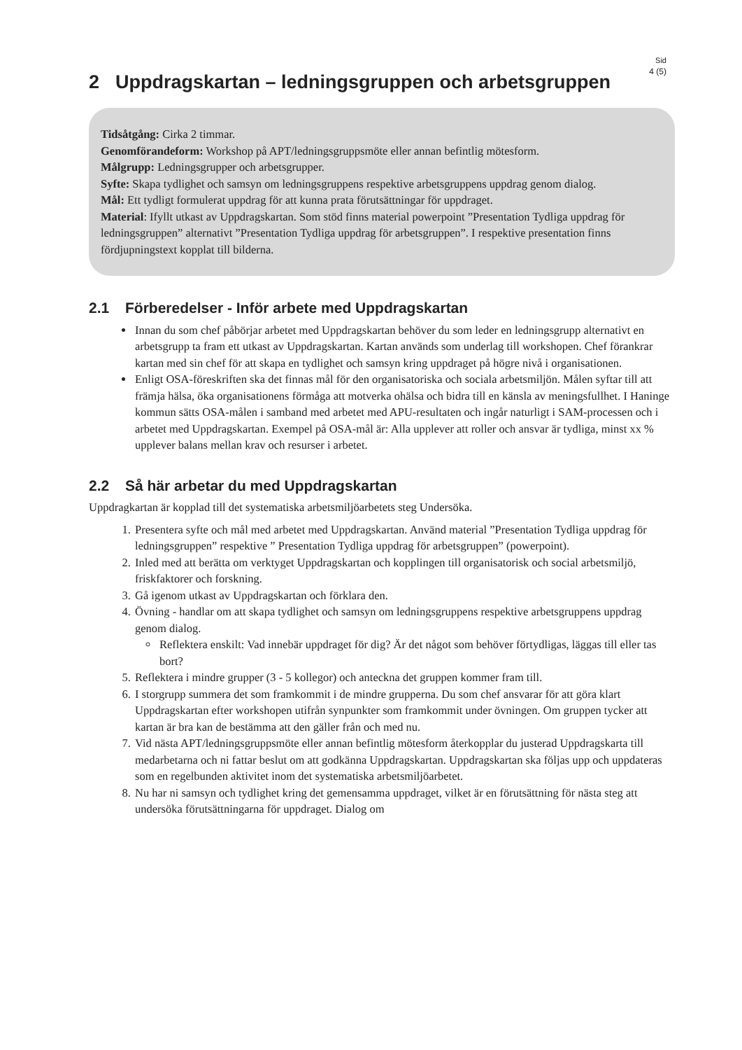Sid
4 (5)
2 Uppdragskartan – ledningsgruppen och arbetsgruppen
Tidsåtgång: Cirka 2 timmar.
Genomförandeform: Workshop på APT/ledningsgruppsmöte eller annan befintlig mötesform.
Målgrupp: Ledningsgrupper och arbetsgrupper.
Syfte: Skapa tydlighet och samsyn om ledningsgruppens respektive arbetsgruppens uppdrag genom dialog.
Mål: Ett tydligt formulerat uppdrag för att kunna prata förutsättningar för uppdraget.
Material: Ifyllt utkast av Uppdragskartan. Som stöd finns material powerpoint ”Presentation Tydliga uppdrag för ledningsgruppen” alternativt ”Presentation Tydliga uppdrag för arbetsgruppen”. I respektive presentation finns fördjupningstext kopplat till bilderna.
2.1 Förberedelser - Inför arbete med Uppdragskartan
Innan du som chef påbörjar arbetet med Uppdragskartan behöver du som leder en ledningsgrupp alternativt en arbetsgrupp ta fram ett utkast av Uppdragskartan. Kartan används som underlag till workshopen. Chef förankrar kartan med sin chef för att skapa en tydlighet och samsyn kring uppdraget på högre nivå i organisationen.
Enligt OSA-föreskriften ska det finnas mål för den organisatoriska och sociala arbetsmiljön. Målen syftar till att främja hälsa, öka organisationens förmåga att motverka ohälsa och bidra till en känsla av meningsfullhet. I Haninge kommun sätts OSA-målen i samband med arbetet med APU-resultaten och ingår naturligt i SAM-processen och i arbetet med Uppdragskartan. Exempel på OSA-mål är: Alla upplever att roller och ansvar är tydliga, minst xx % upplever balans mellan krav och resurser i arbetet.
2.2 Så här arbetar du med Uppdragskartan
Uppdragkartan är kopplad till det systematiska arbetsmiljöarbetets steg Undersöka.
1. Presentera syfte och mål med arbetet med Uppdragskartan. Använd material ”Presentation Tydliga uppdrag för ledningsgruppen” respektive ” Presentation Tydliga uppdrag för arbetsgruppen” (powerpoint).
2. Inled med att berätta om verktyget Uppdragskartan och kopplingen till organisatorisk och social arbetsmiljö, friskfaktorer och forskning.
3. Gå igenom utkast av Uppdragskartan och förklara den.
4. Övning - handlar om att skapa tydlighet och samsyn om ledningsgruppens respektive arbetsgruppens uppdrag genom dialog.
Reflektera enskilt: Vad innebär uppdraget för dig? Är det något som behöver förtydligas, läggas till eller tas bort?
5. Reflektera i mindre grupper (3 - 5 kollegor) och anteckna det gruppen kommer fram till.
6. I storgrupp summera det som framkommit i de mindre grupperna. Du som chef ansvarar för att göra klart Uppdragskartan efter workshopen utifrån synpunkter som framkommit under övningen. Om gruppen tycker att kartan är bra kan de bestämma att den gäller från och med nu.
7. Vid nästa APT/ledningsgruppsmöte eller annan befintlig mötesform återkopplar du justerad Uppdragskarta till medarbetarna och ni fattar beslut om att godkänna Uppdragskartan. Uppdragskartan ska följas upp och uppdateras som en regelbunden aktivitet inom det systematiska arbetsmiljöarbetet.
8. Nu har ni samsyn och tydlighet kring det gemensamma uppdraget, vilket är en förutsättning för nästa steg att undersöka förutsättningarna för uppdraget. Dialog om